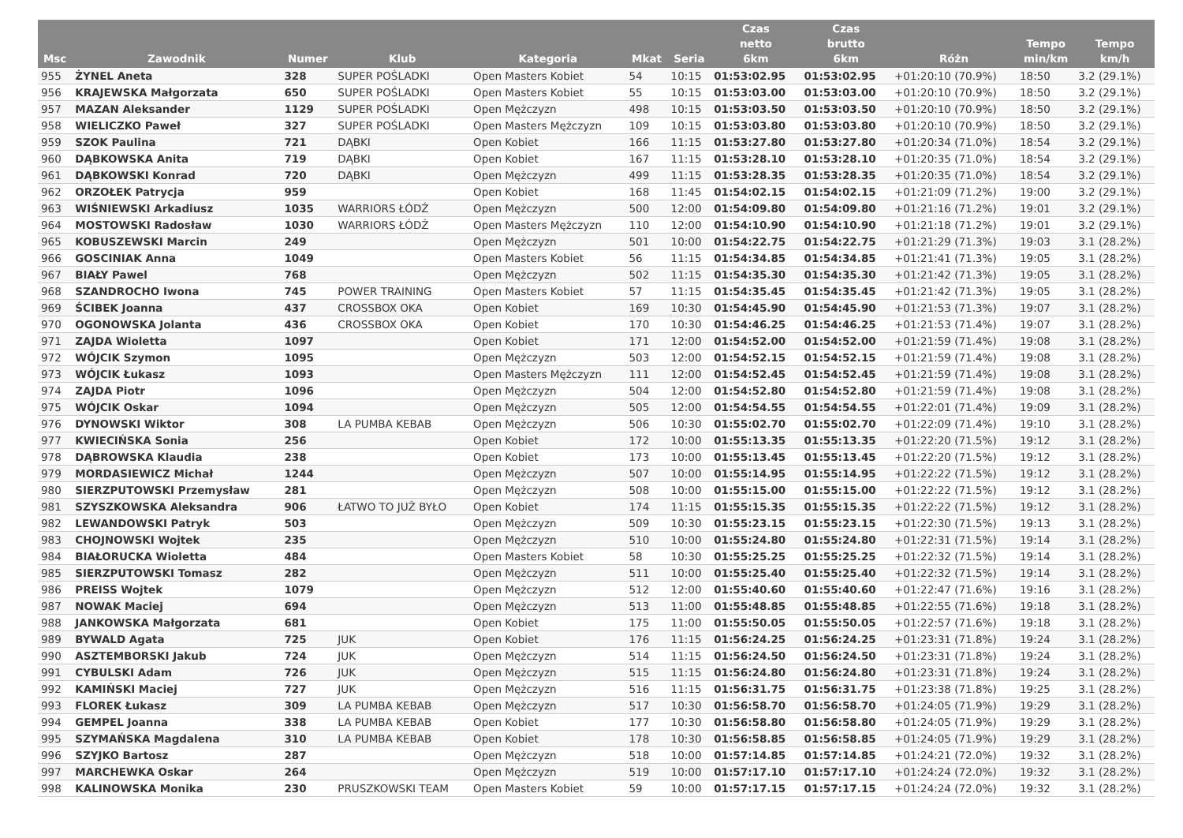| Msc | Zawodnik | Numer | Klub | Kategoria | Mkat | Seria | Czas netto 6km | Czas brutto 6km | Różn | Tempo min/km | Tempo km/h |
| --- | --- | --- | --- | --- | --- | --- | --- | --- | --- | --- | --- |
| 955 | ŻYNEL Aneta | 328 | SUPER POŚLADKI | Open Masters Kobiet | 54 | 10:15 | 01:53:02.95 | 01:53:02.95 | +01:20:10 (70.9%) | 18:50 | 3.2 (29.1%) |
| 956 | KRAJEWSKA Małgorzata | 650 | SUPER POŚLADKI | Open Masters Kobiet | 55 | 10:15 | 01:53:03.00 | 01:53:03.00 | +01:20:10 (70.9%) | 18:50 | 3.2 (29.1%) |
| 957 | MAZAN Aleksander | 1129 | SUPER POŚLADKI | Open Mężczyzn | 498 | 10:15 | 01:53:03.50 | 01:53:03.50 | +01:20:10 (70.9%) | 18:50 | 3.2 (29.1%) |
| 958 | WIELICZKO Paweł | 327 | SUPER POŚLADKI | Open Masters Mężczyzn | 109 | 10:15 | 01:53:03.80 | 01:53:03.80 | +01:20:10 (70.9%) | 18:50 | 3.2 (29.1%) |
| 959 | SZOK Paulina | 721 | DĄBKI | Open Kobiet | 166 | 11:15 | 01:53:27.80 | 01:53:27.80 | +01:20:34 (71.0%) | 18:54 | 3.2 (29.1%) |
| 960 | DĄBKOWSKA Anita | 719 | DĄBKI | Open Kobiet | 167 | 11:15 | 01:53:28.10 | 01:53:28.10 | +01:20:35 (71.0%) | 18:54 | 3.2 (29.1%) |
| 961 | DĄBKOWSKI Konrad | 720 | DĄBKI | Open Mężczyzn | 499 | 11:15 | 01:53:28.35 | 01:53:28.35 | +01:20:35 (71.0%) | 18:54 | 3.2 (29.1%) |
| 962 | ORZOŁEK Patrycja | 959 | | Open Kobiet | 168 | 11:45 | 01:54:02.15 | 01:54:02.15 | +01:21:09 (71.2%) | 19:00 | 3.2 (29.1%) |
| 963 | WIŚNIEWSKI Arkadiusz | 1035 | WARRIORS ŁÓDŹ | Open Mężczyzn | 500 | 12:00 | 01:54:09.80 | 01:54:09.80 | +01:21:16 (71.2%) | 19:01 | 3.2 (29.1%) |
| 964 | MOSTOWSKI Radosław | 1030 | WARRIORS ŁÓDŹ | Open Masters Mężczyzn | 110 | 12:00 | 01:54:10.90 | 01:54:10.90 | +01:21:18 (71.2%) | 19:01 | 3.2 (29.1%) |
| 965 | KOBUSZEWSKI Marcin | 249 | | Open Mężczyzn | 501 | 10:00 | 01:54:22.75 | 01:54:22.75 | +01:21:29 (71.3%) | 19:03 | 3.1 (28.2%) |
| 966 | GOSCINIAK Anna | 1049 | | Open Masters Kobiet | 56 | 11:15 | 01:54:34.85 | 01:54:34.85 | +01:21:41 (71.3%) | 19:05 | 3.1 (28.2%) |
| 967 | BIAŁY Pawel | 768 | | Open Mężczyzn | 502 | 11:15 | 01:54:35.30 | 01:54:35.30 | +01:21:42 (71.3%) | 19:05 | 3.1 (28.2%) |
| 968 | SZANDROCHO Iwona | 745 | POWER TRAINING | Open Masters Kobiet | 57 | 11:15 | 01:54:35.45 | 01:54:35.45 | +01:21:42 (71.3%) | 19:05 | 3.1 (28.2%) |
| 969 | ŚCIBEK Joanna | 437 | CROSSBOX OKA | Open Kobiet | 169 | 10:30 | 01:54:45.90 | 01:54:45.90 | +01:21:53 (71.3%) | 19:07 | 3.1 (28.2%) |
| 970 | OGONOWSKA Jolanta | 436 | CROSSBOX OKA | Open Kobiet | 170 | 10:30 | 01:54:46.25 | 01:54:46.25 | +01:21:53 (71.4%) | 19:07 | 3.1 (28.2%) |
| 971 | ZAJDA Wioletta | 1097 | | Open Kobiet | 171 | 12:00 | 01:54:52.00 | 01:54:52.00 | +01:21:59 (71.4%) | 19:08 | 3.1 (28.2%) |
| 972 | WÓJCIK Szymon | 1095 | | Open Mężczyzn | 503 | 12:00 | 01:54:52.15 | 01:54:52.15 | +01:21:59 (71.4%) | 19:08 | 3.1 (28.2%) |
| 973 | WÓJCIK Łukasz | 1093 | | Open Masters Mężczyzn | 111 | 12:00 | 01:54:52.45 | 01:54:52.45 | +01:21:59 (71.4%) | 19:08 | 3.1 (28.2%) |
| 974 | ZAJDA Piotr | 1096 | | Open Mężczyzn | 504 | 12:00 | 01:54:52.80 | 01:54:52.80 | +01:21:59 (71.4%) | 19:08 | 3.1 (28.2%) |
| 975 | WÓJCIK Oskar | 1094 | | Open Mężczyzn | 505 | 12:00 | 01:54:54.55 | 01:54:54.55 | +01:22:01 (71.4%) | 19:09 | 3.1 (28.2%) |
| 976 | DYNOWSKI Wiktor | 308 | LA PUMBA KEBAB | Open Mężczyzn | 506 | 10:30 | 01:55:02.70 | 01:55:02.70 | +01:22:09 (71.4%) | 19:10 | 3.1 (28.2%) |
| 977 | KWIECIŃSKA Sonia | 256 | | Open Kobiet | 172 | 10:00 | 01:55:13.35 | 01:55:13.35 | +01:22:20 (71.5%) | 19:12 | 3.1 (28.2%) |
| 978 | DĄBROWSKA Klaudia | 238 | | Open Kobiet | 173 | 10:00 | 01:55:13.45 | 01:55:13.45 | +01:22:20 (71.5%) | 19:12 | 3.1 (28.2%) |
| 979 | MORDASIEWICZ Michał | 1244 | | Open Mężczyzn | 507 | 10:00 | 01:55:14.95 | 01:55:14.95 | +01:22:22 (71.5%) | 19:12 | 3.1 (28.2%) |
| 980 | SIERZPUTOWSKI Przemysław | 281 | | Open Mężczyzn | 508 | 10:00 | 01:55:15.00 | 01:55:15.00 | +01:22:22 (71.5%) | 19:12 | 3.1 (28.2%) |
| 981 | SZYSZKOWSKA Aleksandra | 906 | ŁATWO TO JUŻ BYŁO | Open Kobiet | 174 | 11:15 | 01:55:15.35 | 01:55:15.35 | +01:22:22 (71.5%) | 19:12 | 3.1 (28.2%) |
| 982 | LEWANDOWSKI Patryk | 503 | | Open Mężczyzn | 509 | 10:30 | 01:55:23.15 | 01:55:23.15 | +01:22:30 (71.5%) | 19:13 | 3.1 (28.2%) |
| 983 | CHOJNOWSKI Wojtek | 235 | | Open Mężczyzn | 510 | 10:00 | 01:55:24.80 | 01:55:24.80 | +01:22:31 (71.5%) | 19:14 | 3.1 (28.2%) |
| 984 | BIAŁORUCKA Wioletta | 484 | | Open Masters Kobiet | 58 | 10:30 | 01:55:25.25 | 01:55:25.25 | +01:22:32 (71.5%) | 19:14 | 3.1 (28.2%) |
| 985 | SIERZPUTOWSKI Tomasz | 282 | | Open Mężczyzn | 511 | 10:00 | 01:55:25.40 | 01:55:25.40 | +01:22:32 (71.5%) | 19:14 | 3.1 (28.2%) |
| 986 | PREISS Wojtek | 1079 | | Open Mężczyzn | 512 | 12:00 | 01:55:40.60 | 01:55:40.60 | +01:22:47 (71.6%) | 19:16 | 3.1 (28.2%) |
| 987 | NOWAK Maciej | 694 | | Open Mężczyzn | 513 | 11:00 | 01:55:48.85 | 01:55:48.85 | +01:22:55 (71.6%) | 19:18 | 3.1 (28.2%) |
| 988 | JANKOWSKA Małgorzata | 681 | | Open Kobiet | 175 | 11:00 | 01:55:50.05 | 01:55:50.05 | +01:22:57 (71.6%) | 19:18 | 3.1 (28.2%) |
| 989 | BYWALD Agata | 725 | JUK | Open Kobiet | 176 | 11:15 | 01:56:24.25 | 01:56:24.25 | +01:23:31 (71.8%) | 19:24 | 3.1 (28.2%) |
| 990 | ASZTEMBORSKI Jakub | 724 | JUK | Open Mężczyzn | 514 | 11:15 | 01:56:24.50 | 01:56:24.50 | +01:23:31 (71.8%) | 19:24 | 3.1 (28.2%) |
| 991 | CYBULSKI Adam | 726 | JUK | Open Mężczyzn | 515 | 11:15 | 01:56:24.80 | 01:56:24.80 | +01:23:31 (71.8%) | 19:24 | 3.1 (28.2%) |
| 992 | KAMIŃSKI Maciej | 727 | JUK | Open Mężczyzn | 516 | 11:15 | 01:56:31.75 | 01:56:31.75 | +01:23:38 (71.8%) | 19:25 | 3.1 (28.2%) |
| 993 | FLOREK Łukasz | 309 | LA PUMBA KEBAB | Open Mężczyzn | 517 | 10:30 | 01:56:58.70 | 01:56:58.70 | +01:24:05 (71.9%) | 19:29 | 3.1 (28.2%) |
| 994 | GEMPEL Joanna | 338 | LA PUMBA KEBAB | Open Kobiet | 177 | 10:30 | 01:56:58.80 | 01:56:58.80 | +01:24:05 (71.9%) | 19:29 | 3.1 (28.2%) |
| 995 | SZYMAŃSKA Magdalena | 310 | LA PUMBA KEBAB | Open Kobiet | 178 | 10:30 | 01:56:58.85 | 01:56:58.85 | +01:24:05 (71.9%) | 19:29 | 3.1 (28.2%) |
| 996 | SZYJKO Bartosz | 287 | | Open Mężczyzn | 518 | 10:00 | 01:57:14.85 | 01:57:14.85 | +01:24:21 (72.0%) | 19:32 | 3.1 (28.2%) |
| 997 | MARCHEWKA Oskar | 264 | | Open Mężczyzn | 519 | 10:00 | 01:57:17.10 | 01:57:17.10 | +01:24:24 (72.0%) | 19:32 | 3.1 (28.2%) |
| 998 | KALINOWSKA Monika | 230 | PRUSZKOWSKI TEAM | Open Masters Kobiet | 59 | 10:00 | 01:57:17.15 | 01:57:17.15 | +01:24:24 (72.0%) | 19:32 | 3.1 (28.2%) |